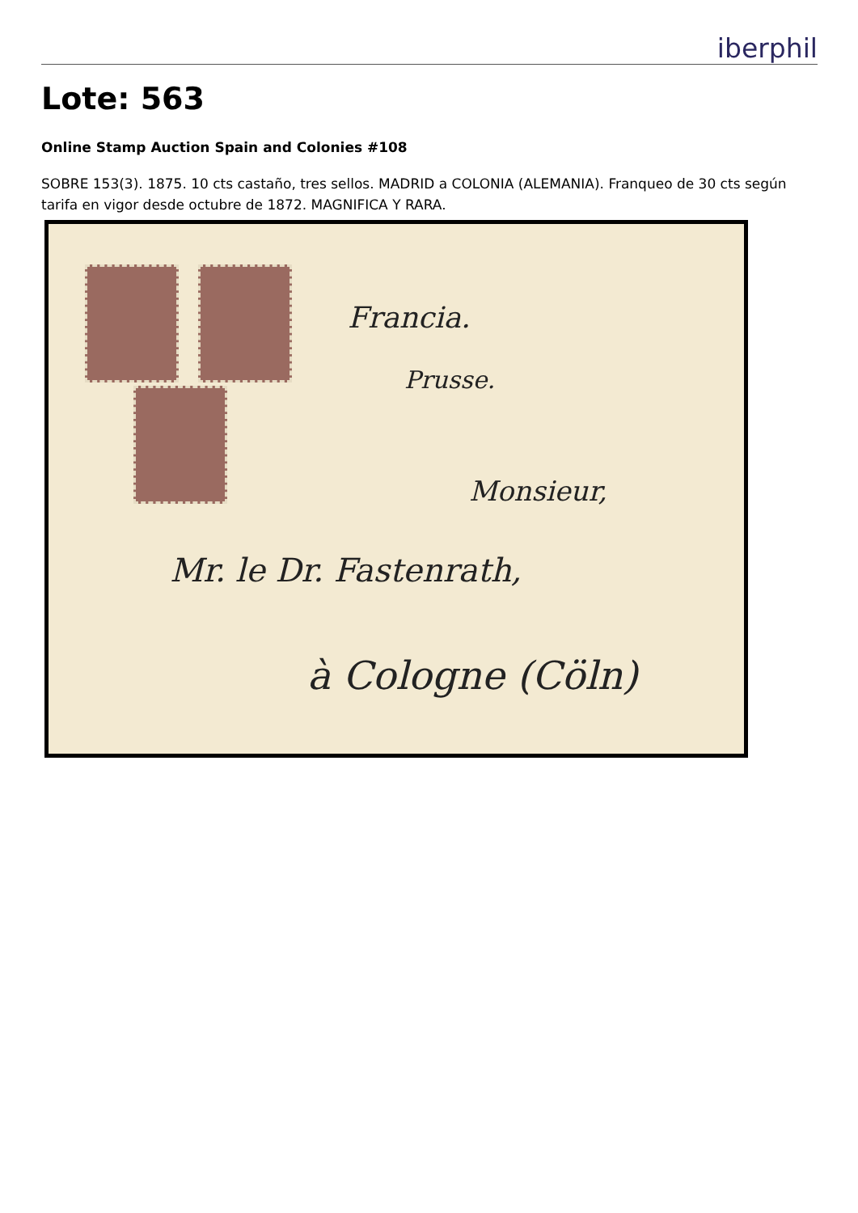iberphil
Lote: 563
Online Stamp Auction Spain and Colonies #108
SOBRE 153(3). 1875. 10 cts castaño, tres sellos. MADRID a COLONIA (ALEMANIA). Franqueo de 30 cts según tarifa en vigor desde octubre de 1872. MAGNIFICA Y RARA.
Francia.
Prusse.
Monsieur,
Mr. le Dr. Fastenrath,
à Cologne (Cöln)